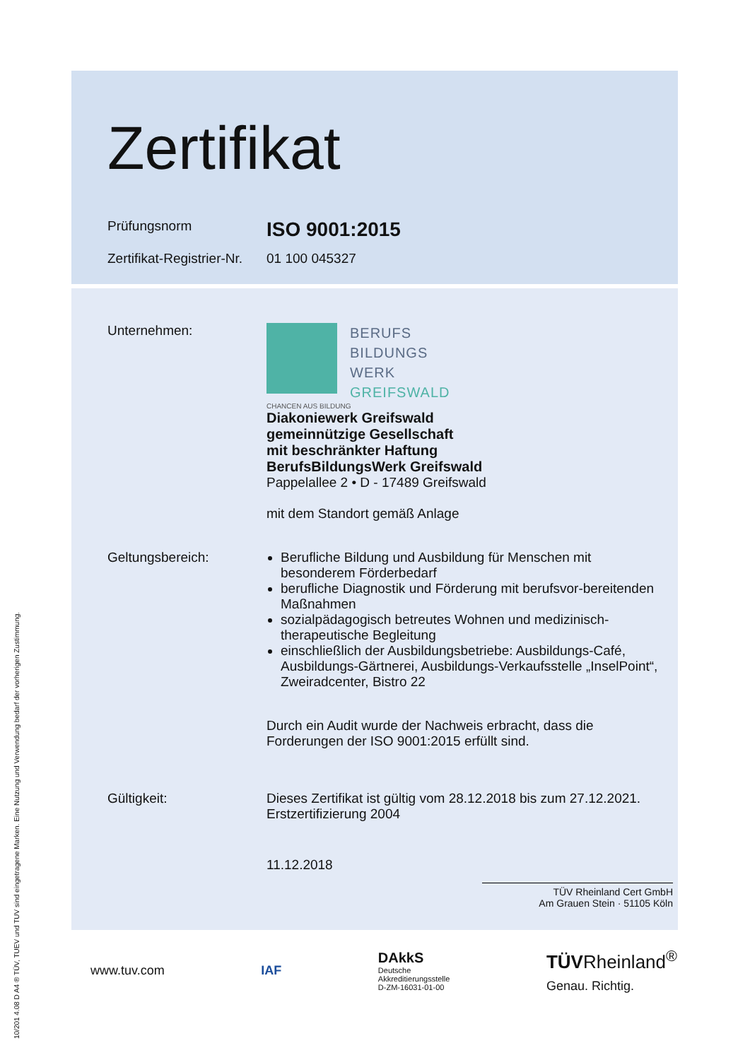Zertifikat
Prüfungsnorm
ISO 9001:2015
Zertifikat-Registrier-Nr.
01 100 045327
Unternehmen:
BERUFS
BILDUNGS
WERK
GREIFSWALD
CHANCEN AUS BILDUNG
Diakoniewerk Greifswald
gemeinnützige Gesellschaft
mit beschränkter Haftung
BerufsBildungsWerk Greifswald
Pappelallee 2 • D - 17489 Greifswald
mit dem Standort gemäß Anlage
Geltungsbereich: Berufliche Bildung und Ausbildung für Menschen mit besonderem Förderbedarf
berufliche Diagnostik und Förderung mit berufsvor-bereitenden Maßnahmen
sozialpädagogisch betreutes Wohnen und medizinisch-therapeutische Begleitung
einschließlich der Ausbildungsbetriebe: Ausbildungs-Café, Ausbildungs-Gärtnerei, Ausbildungs-Verkaufsstelle „InselPoint“, Zweiradcenter, Bistro 22
Durch ein Audit wurde der Nachweis erbracht, dass die Forderungen der ISO 9001:2015 erfüllt sind.
Gültigkeit: Dieses Zertifikat ist gültig vom 28.12.2018 bis zum 27.12.2021.
Erstzertifizierung 2004
11.12.2018
TÜV Rheinland Cert GmbH
Am Grauen Stein · 51105 Köln
www.tuv.com IAF DAkkS
Deutsche
Akkreditierungsstelle
D-ZM-16031-01-00 TÜVRheinland<sup>®</sup>
Genau. Richtig.
10/201 4.08 D A4 ® TÜV, TUEV und TUV sind eingetragene Marken. Eine Nutzung und Verwendung bedarf der vorherigen Zustimmung.